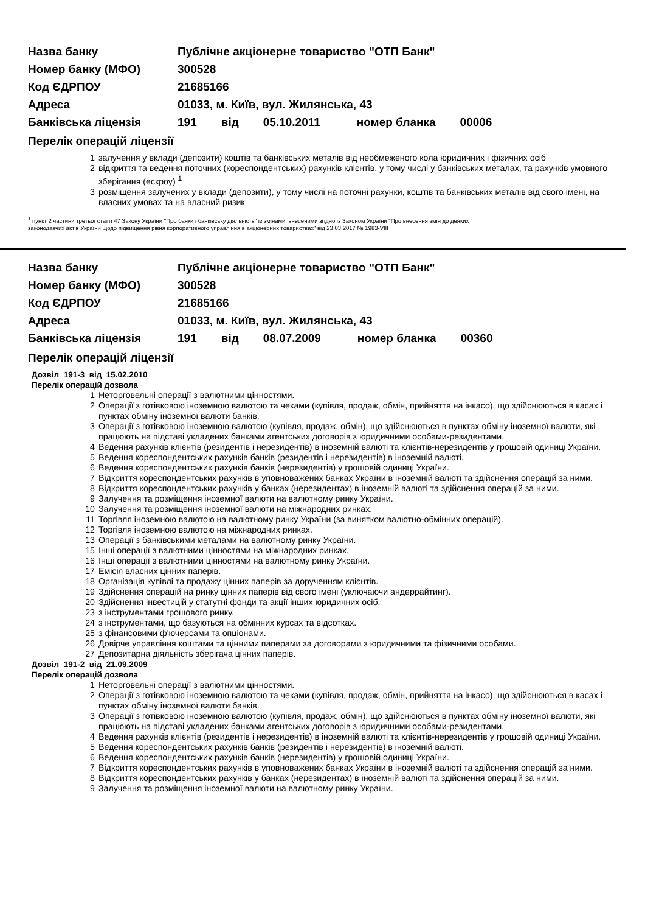Назва банку Публічне акціонерне товариство "ОТП Банк"
Номер банку (МФО) 300528
Код ЄДРПОУ 21685166
Адреса 01033, м. Київ, вул. Жилянська, 43
Банківська ліцензія 191 від 05.10.2011 номер бланка 00006
Перелік операцій ліцензії
1 залучення у вклади (депозити) коштів та банківських металів від необмеженого кола юридичних і фізичних осіб
2 відкриття та ведення поточних (кореспондентських) рахунків клієнтів, у тому числі у банківських металах, та рахунків умовного зберігання (ескроу) <sup>1</sup>
3 розміщення залучених у вклади (депозити), у тому числі на поточні рахунки, коштів та банківських металів від свого імені, на власних умовах та на власний ризик
<sup>1</sup> пункт 2 частини третьої статті 47 Закону України "Про банки і банківську діяльність" із змінами, внесеними згідно із Законом України "Про внесення змін до деяких
законодавчих актів України щодо підвищення рівня корпоративного управління в акціонерних товариствах" від 23.03.2017 № 1983-VIII
Назва банку Публічне акціонерне товариство "ОТП Банк"
Номер банку (МФО) 300528
Код ЄДРПОУ 21685166
Адреса 01033, м. Київ, вул. Жилянська, 43
Банківська ліцензія 191 від 08.07.2009 номер бланка 00360
Перелік операцій ліцензії
Дозвіл 191-3 від 15.02.2010
Перелік операцій дозвола
1 Неторговельні операції з валютними цінностями.
2 Операції з готівковою іноземною валютою та чеками (купівля, продаж, обмін, прийняття на інкасо), що здійснюються в касах і пунктах обміну іноземної валюти банків.
3 Операції з готівковою іноземною валютою (купівля, продаж, обмін), що здійснюються в пунктах обміну іноземної валюти, які працюють на підставі укладених банками агентських договорів з юридичними особами-резидентами.
4 Ведення рахунків клієнтів (резидентів і нерезидентів) в іноземній валюті та клієнтів-нерезидентів у грошовій одиниці України.
5 Ведення кореспондентських рахунків банків (резидентів і нерезидентів) в іноземній валюті.
6 Ведення кореспондентських рахунків банків (нерезидентів) у грошовій одиниці України.
7 Відкриття кореспондентських рахунків в уповноважених банках України в іноземній валюті та здійснення операцій за ними.
8 Відкриття кореспондентських рахунків у банках (нерезидентах) в іноземній валюті та здійснення операцій за ними.
9 Залучення та розміщення іноземної валюти на валютному ринку України.
10 Залучення та розміщення іноземної валюти на міжнародних ринках.
11 Торгівля іноземною валютою на валютному ринку України (за винятком валютно-обмінних операцій).
12 Торгівля іноземною валютою на міжнародних ринках.
13 Операції з банківськими металами на валютному ринку України.
15 Інші операції з валютними цінностями на міжнародних ринках.
16 Інші операції з валютними цінностями на валютному ринку України.
17 Емісія власних цінних паперів.
18 Організація купівлі та продажу цінних паперів за дорученням клієнтів.
19 Здійснення операцій на ринку цінних паперів від свого імені (уключаючи андеррайтинг).
20 Здійснення інвестицій у статутні фонди та акції інших юридичних осіб.
23 з інструментами грошового ринку.
24 з інструментами, що базуються на обмінних курсах та відсотках.
25 з фінансовими ф'ючерсами та опціонами.
26 Довірче управління коштами та цінними паперами за договорами з юридичними та фізичними особами.
27 Депозитарна діяльність зберігача цінних паперів.
Дозвіл 191-2 від 21.09.2009
Перелік операцій дозвола
1 Неторговельні операції з валютними цінностями.
2 Операції з готівковою іноземною валютою та чеками (купівля, продаж, обмін, прийняття на інкасо), що здійснюються в касах і пунктах обміну іноземної валюти банків.
3 Операції з готівковою іноземною валютою (купівля, продаж, обмін), що здійснюються в пунктах обміну іноземної валюти, які працюють на підставі укладених банками агентських договорів з юридичними особами-резидентами.
4 Ведення рахунків клієнтів (резидентів і нерезидентів) в іноземній валюті та клієнтів-нерезидентів у грошовій одиниці України.
5 Ведення кореспондентських рахунків банків (резидентів і нерезидентів) в іноземній валюті.
6 Ведення кореспондентських рахунків банків (нерезидентів) у грошовій одиниці України.
7 Відкриття кореспондентських рахунків в уповноважених банках України в іноземній валюті та здійснення операцій за ними.
8 Відкриття кореспондентських рахунків у банках (нерезидентах) в іноземній валюті та здійснення операцій за ними.
9 Залучення та розміщення іноземної валюти на валютному ринку України.